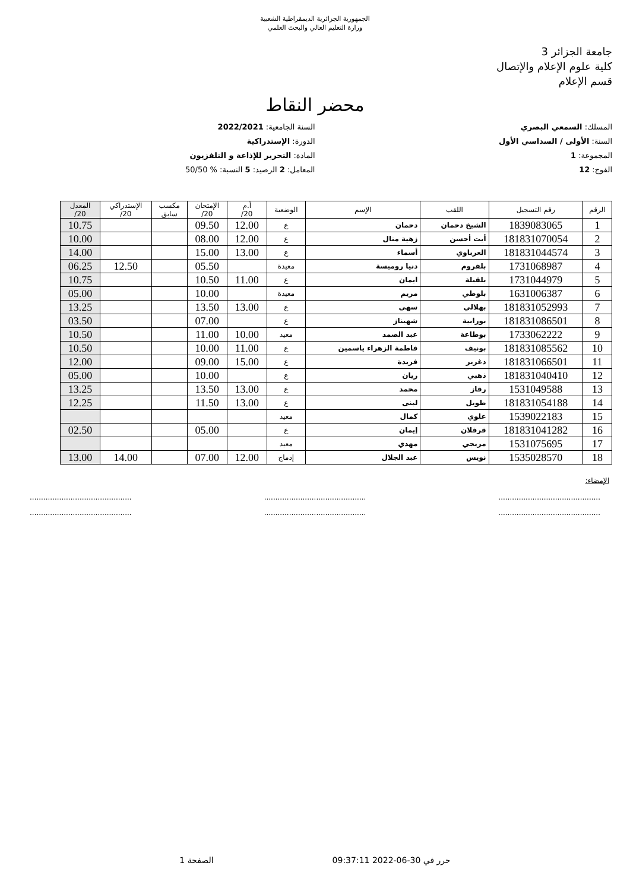الجمهورية الجزائرية الديمقراطية الشعبية
وزارة التعليم العالي والبحث العلمي
جامعة الجزائر 3
كلية علوم الإعلام والإتصال
قسم الإعلام
محضر النقاط
المسلك: السمعي البصري
السنة الجامعية: 2022/2021
السنة: الأولى / السداسي الأول
الدورة: الإستدراكية
المجموعة: 1
المادة: التحرير للإذاعة و التلفزيون
الفوج: 12
المعامل: 2 الرصيد: 5 النسبة: % 50/50
| الرقم | رقم التسجيل | اللقب | الإسم | الوضعية | أ.م 20/ | الإمتحان 20/ | مكسب سابق | الإستدراكي 20/ | المعدل 20/ |
| --- | --- | --- | --- | --- | --- | --- | --- | --- | --- |
| 1 | 1839083065 | الشيخ دحمان | دحمان | ع | 12.00 | 09.50 | | | 10.75 |
| 2 | 181831070054 | أيت أحسن | زهية منال | ع | 12.00 | 08.00 | | | 10.00 |
| 3 | 181831044574 | العرباوي | أسماء | ع | 13.00 | 15.00 | | | 14.00 |
| 4 | 1731068987 | بلفروم | دنيا روميسة | معيدة | | 05.50 | | 12.50 | 06.25 |
| 5 | 1731044979 | بلقبلة | ايمان | ع | 11.00 | 10.50 | | | 10.75 |
| 6 | 1631006387 | بلوطي | مريم | معيدة | | 10.00 | | | 05.00 |
| 7 | 181831052993 | بهلالي | سهى | ع | 13.00 | 13.50 | | | 13.25 |
| 8 | 181831086501 | بورابية | شهيناز | ع | | 07.00 | | | 03.50 |
| 9 | 1733062222 | بوطاعة | عبد الصمد | معيد | 10.00 | 11.00 | | | 10.50 |
| 10 | 181831085562 | بونيف | فاطمة الزهراء ياسمين | ع | 11.00 | 10.00 | | | 10.50 |
| 11 | 181831066501 | دغرير | فريدة | ع | 15.00 | 09.00 | | | 12.00 |
| 12 | 181831040410 | ذهبي | ريان | ع | | 10.00 | | | 05.00 |
| 13 | 1531049588 | رقاز | محمد | ع | 13.00 | 13.50 | | | 13.25 |
| 14 | 181831054188 | طويل | لبنى | ع | 13.00 | 11.50 | | | 12.25 |
| 15 | 1539022183 | علوي | كمال | معيد | | | | | |
| 16 | 181831041282 | قرفلان | إيمان | ع | | 05.00 | | | 02.50 |
| 17 | 1531075695 | مريجي | مهدي | معيد | | | | | |
| 18 | 1535028570 | نويس | عبد الجلال | إدماج | 12.00 | 07.00 | | 14.00 | 13.00 |
الإمضاء:
.............................................
.............................................
.............................................
.............................................
.............................................
.............................................
حرر في 30-06-2022 09:37:11 الصفحة 1